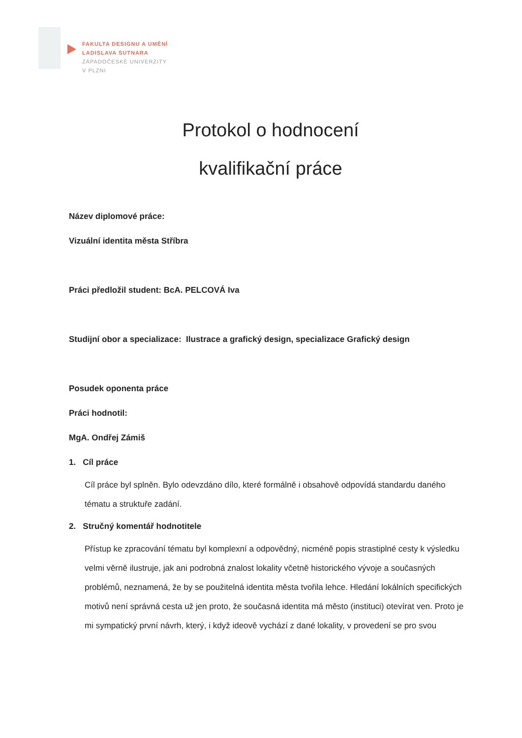FAKULTA DESIGNU A UMĚNÍ
LADISLAVA SUTNARA
ZÁPADOČESKÉ UNIVERZITY
V PLZNI
Protokol o hodnocení
kvalifikační práce
Název diplomové práce:
Vizuální identita města Stříbra
Práci předložil student: BcA. PELCOVÁ Iva
Studijní obor a specializace: Ilustrace a grafický design, specializace Grafický design
Posudek oponenta práce
Práci hodnotil:
MgA. Ondřej Zámiš
1. Cíl práce
Cíl práce byl splněn. Bylo odevzdáno dílo, které formálně i obsahově odpovídá standardu daného tématu a struktuře zadání.
2. Stručný komentář hodnotitele
Přístup ke zpracování tématu byl komplexní a odpovědný, nicméně popis strastiplné cesty k výsledku velmi věrně ilustruje, jak ani podrobná znalost lokality včetně historického vývoje a současných problémů, neznamená, že by se použitelná identita města tvořila lehce. Hledání lokálních specifických motivů není správná cesta už jen proto, že současná identita má město (instituci) otevírat ven. Proto je mi sympatický první návrh, který, i když ideově vychází z dané lokality, v provedení se pro svou